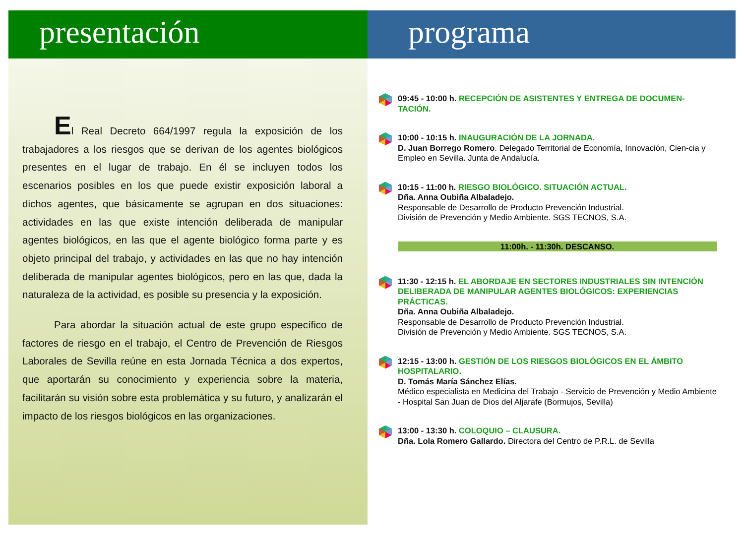presentación
El Real Decreto 664/1997 regula la exposición de los trabajadores a los riesgos que se derivan de los agentes biológicos presentes en el lugar de trabajo. En él se incluyen todos los escenarios posibles en los que puede existir exposición laboral a dichos agentes, que básicamente se agrupan en dos situaciones: actividades en las que existe intención deliberada de manipular agentes biológicos, en las que el agente biológico forma parte y es objeto principal del trabajo, y actividades en las que no hay intención deliberada de manipular agentes biológicos, pero en las que, dada la naturaleza de la actividad, es posible su presencia y la exposición.
Para abordar la situación actual de este grupo específico de factores de riesgo en el trabajo, el Centro de Prevención de Riesgos Laborales de Sevilla reúne en esta Jornada Técnica a dos expertos, que aportarán su conocimiento y experiencia sobre la materia, facilitarán su visión sobre esta problemática y su futuro, y analizarán el impacto de los riesgos biológicos en las organizaciones.
programa
09:45 - 10:00 h. RECEPCIÓN DE ASISTENTES Y ENTREGA DE DOCUMEN-TACIÓN.
10:00 - 10:15 h. INAUGURACIÓN DE LA JORNADA.
D. Juan Borrego Romero. Delegado Territorial de Economía, Innovación, Cien-cia y Empleo en Sevilla. Junta de Andalucía.
10:15 - 11:00 h. RIESGO BIOLÓGICO. SITUACIÓN ACTUAL.
Dña. Anna Oubiña Albaladejo.
Responsable de Desarrollo de Producto Prevención Industrial.
División de Prevención y Medio Ambiente. SGS TECNOS, S.A.
11:00h. - 11:30h. DESCANSO.
11:30 - 12:15 h. EL ABORDAJE EN SECTORES INDUSTRIALES SIN INTENCIÓN DELIBERADA DE MANIPULAR AGENTES BIOLÓGICOS: EXPERIENCIAS PRÁCTICAS.
Dña. Anna Oubiña Albaladejo.
Responsable de Desarrollo de Producto Prevención Industrial.
División de Prevención y Medio Ambiente. SGS TECNOS, S.A.
12:15 - 13:00 h. GESTIÓN DE LOS RIESGOS BIOLÓGICOS EN EL ÁMBITO HOSPITALARIO.
D. Tomás María Sánchez Elías.
Médico especialista en Medicina del Trabajo - Servicio de Prevención y Medio Ambiente - Hospital San Juan de Dios del Aljarafe (Bormujos, Sevilla)
13:00 - 13:30 h. COLOQUIO – CLAUSURA.
Dña. Lola Romero Gallardo. Directora del Centro de P.R.L. de Sevilla